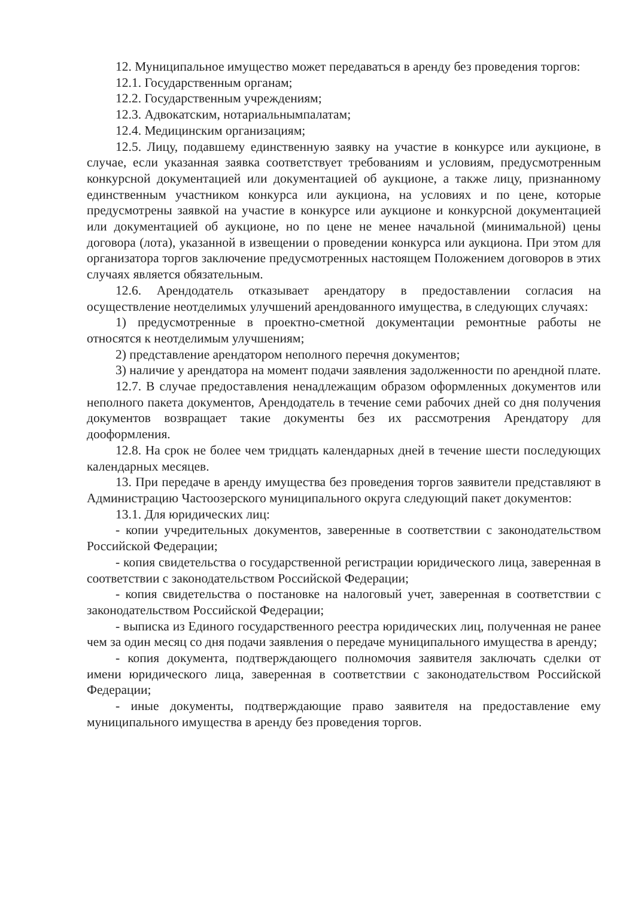12. Муниципальное имущество может передаваться в аренду без проведения торгов:
12.1. Государственным органам;
12.2. Государственным учреждениям;
12.3. Адвокатским, нотариальнымпалатам;
12.4. Медицинским организациям;
12.5. Лицу, подавшему единственную заявку на участие в конкурсе или аукционе, в случае, если указанная заявка соответствует требованиям и условиям, предусмотренным конкурсной документацией или документацией об аукционе, а также лицу, признанному единственным участником конкурса или аукциона, на условиях и по цене, которые предусмотрены заявкой на участие в конкурсе или аукционе и конкурсной документацией или документацией об аукционе, но по цене не менее начальной (минимальной) цены договора (лота), указанной в извещении о проведении конкурса или аукциона. При этом для организатора торгов заключение предусмотренных настоящем Положением договоров в этих случаях является обязательным.
12.6. Арендодатель отказывает арендатору в предоставлении согласия на осуществление неотделимых улучшений арендованного имущества, в следующих случаях:
1) предусмотренные в проектно-сметной документации ремонтные работы не относятся к неотделимым улучшениям;
2) представление арендатором неполного перечня документов;
3) наличие у арендатора на момент подачи заявления задолженности по арендной плате.
12.7. В случае предоставления ненадлежащим образом оформленных документов или неполного пакета документов, Арендодатель в течение семи рабочих дней со дня получения документов возвращает такие документы без их рассмотрения Арендатору для дооформления.
12.8. На срок не более чем тридцать календарных дней в течение шести последующих календарных месяцев.
13. При передаче в аренду имущества без проведения торгов заявители представляют в Администрацию Частоозерского муниципального округа следующий пакет документов:
13.1. Для юридических лиц:
- копии учредительных документов, заверенные в соответствии с законодательством Российской Федерации;
- копия свидетельства о государственной регистрации юридического лица, заверенная в соответствии с законодательством Российской Федерации;
- копия свидетельства о постановке на налоговый учет, заверенная в соответствии с законодательством Российской Федерации;
- выписка из Единого государственного реестра юридических лиц, полученная не ранее чем за один месяц со дня подачи заявления о передаче муниципального имущества в аренду;
- копия документа, подтверждающего полномочия заявителя заключать сделки от имени юридического лица, заверенная в соответствии с законодательством Российской Федерации;
- иные документы, подтверждающие право заявителя на предоставление ему муниципального имущества в аренду без проведения торгов.